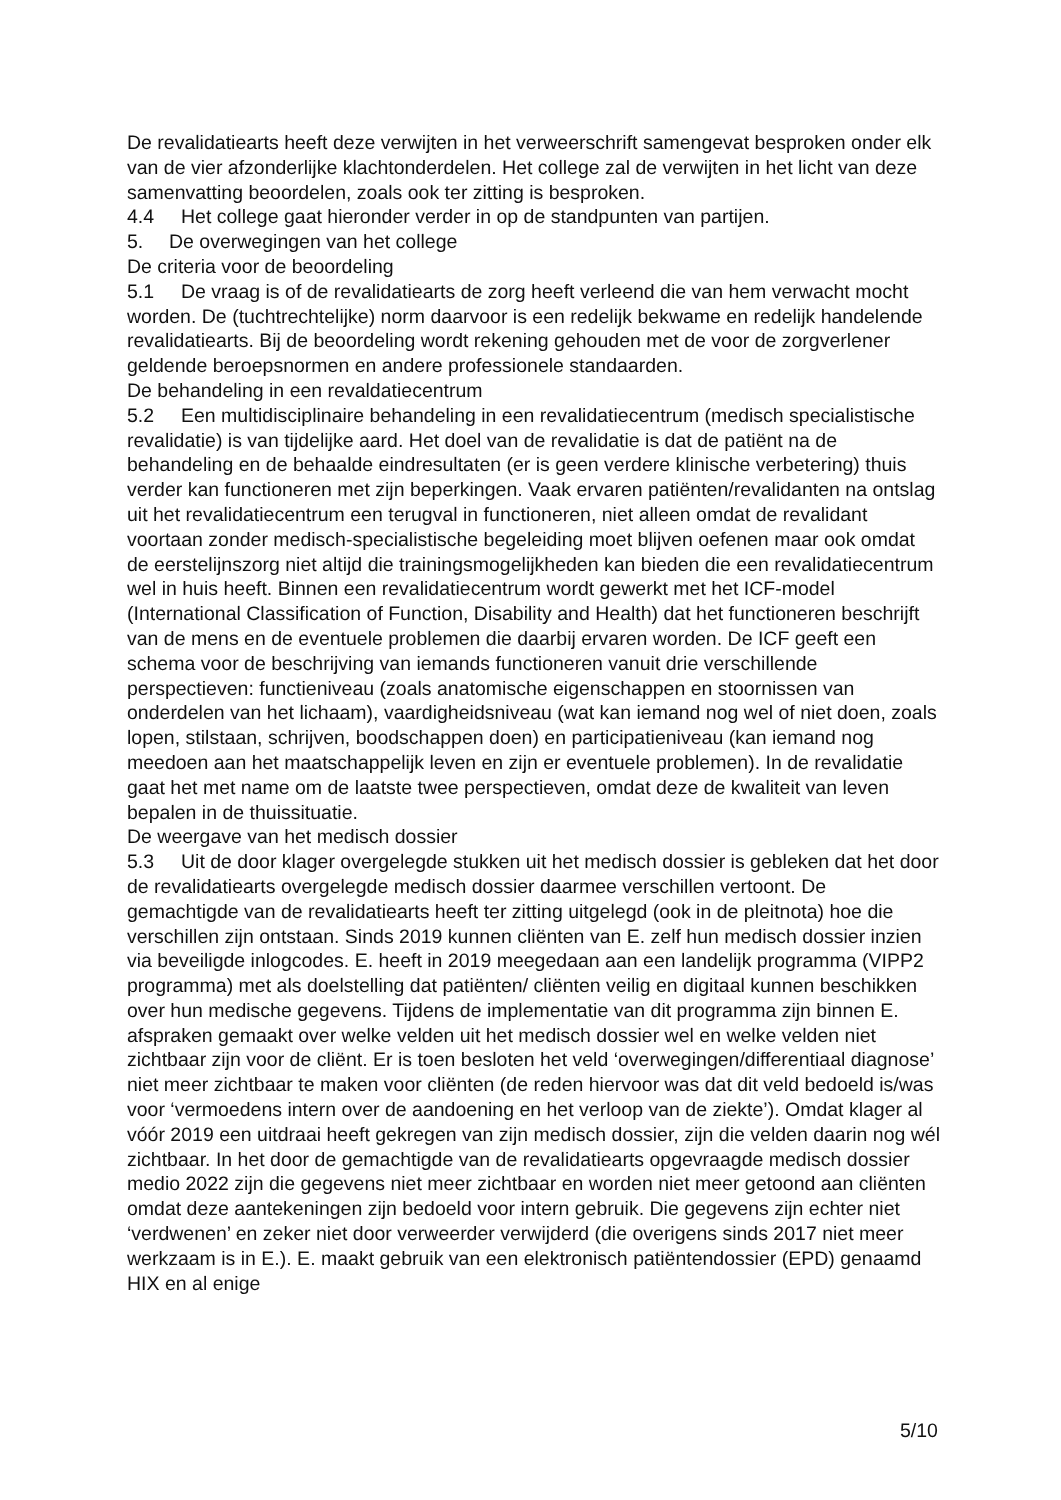De revalidatiearts heeft deze verwijten in het verweerschrift samengevat besproken onder elk van de vier afzonderlijke klachtonderdelen. Het college zal de verwijten in het licht van deze samenvatting beoordelen, zoals ook ter zitting is besproken.
4.4 Het college gaat hieronder verder in op de standpunten van partijen.
5. De overwegingen van het college
De criteria voor de beoordeling
5.1 De vraag is of de revalidatiearts de zorg heeft verleend die van hem verwacht mocht worden. De (tuchtrechtelijke) norm daarvoor is een redelijk bekwame en redelijk handelende revalidatiearts. Bij de beoordeling wordt rekening gehouden met de voor de zorgverlener geldende beroepsnormen en andere professionele standaarden.
De behandeling in een revaldatiecentrum
5.2 Een multidisciplinaire behandeling in een revalidatiecentrum (medisch specialistische revalidatie) is van tijdelijke aard. Het doel van de revalidatie is dat de patiënt na de behandeling en de behaalde eindresultaten (er is geen verdere klinische verbetering) thuis verder kan functioneren met zijn beperkingen. Vaak ervaren patiënten/revalidanten na ontslag uit het revalidatiecentrum een terugval in functioneren, niet alleen omdat de revalidant voortaan zonder medisch-specialistische begeleiding moet blijven oefenen maar ook omdat de eerstelijnszorg niet altijd die trainingsmogelijkheden kan bieden die een revalidatiecentrum wel in huis heeft. Binnen een revalidatiecentrum wordt gewerkt met het ICF-model (International Classification of Function, Disability and Health) dat het functioneren beschrijft van de mens en de eventuele problemen die daarbij ervaren worden. De ICF geeft een schema voor de beschrijving van iemands functioneren vanuit drie verschillende perspectieven: functieniveau (zoals anatomische eigenschappen en stoornissen van onderdelen van het lichaam), vaardigheidsniveau (wat kan iemand nog wel of niet doen, zoals lopen, stilstaan, schrijven, boodschappen doen) en participatieniveau (kan iemand nog meedoen aan het maatschappelijk leven en zijn er eventuele problemen). In de revalidatie gaat het met name om de laatste twee perspectieven, omdat deze de kwaliteit van leven bepalen in de thuissituatie.
De weergave van het medisch dossier
5.3 Uit de door klager overgelegde stukken uit het medisch dossier is gebleken dat het door de revalidatiearts overgelegde medisch dossier daarmee verschillen vertoont. De gemachtigde van de revalidatiearts heeft ter zitting uitgelegd (ook in de pleitnota) hoe die verschillen zijn ontstaan. Sinds 2019 kunnen cliënten van E. zelf hun medisch dossier inzien via beveiligde inlogcodes. E. heeft in 2019 meegedaan aan een landelijk programma (VIPP2 programma) met als doelstelling dat patiënten/ cliënten veilig en digitaal kunnen beschikken over hun medische gegevens. Tijdens de implementatie van dit programma zijn binnen E. afspraken gemaakt over welke velden uit het medisch dossier wel en welke velden niet zichtbaar zijn voor de cliënt. Er is toen besloten het veld ‘overwegingen/differentiaal diagnose’ niet meer zichtbaar te maken voor cliënten (de reden hiervoor was dat dit veld bedoeld is/was voor ‘vermoedens intern over de aandoening en het verloop van de ziekte’). Omdat klager al vóór 2019 een uitdraai heeft gekregen van zijn medisch dossier, zijn die velden daarin nog wél zichtbaar. In het door de gemachtigde van de revalidatiearts opgevraagde medisch dossier medio 2022 zijn die gegevens niet meer zichtbaar en worden niet meer getoond aan cliënten omdat deze aantekeningen zijn bedoeld voor intern gebruik. Die gegevens zijn echter niet ‘verdwenen’ en zeker niet door verweerder verwijderd (die overigens sinds 2017 niet meer werkzaam is in E.). E. maakt gebruik van een elektronisch patiëntendossier (EPD) genaamd HIX en al enige
5/10